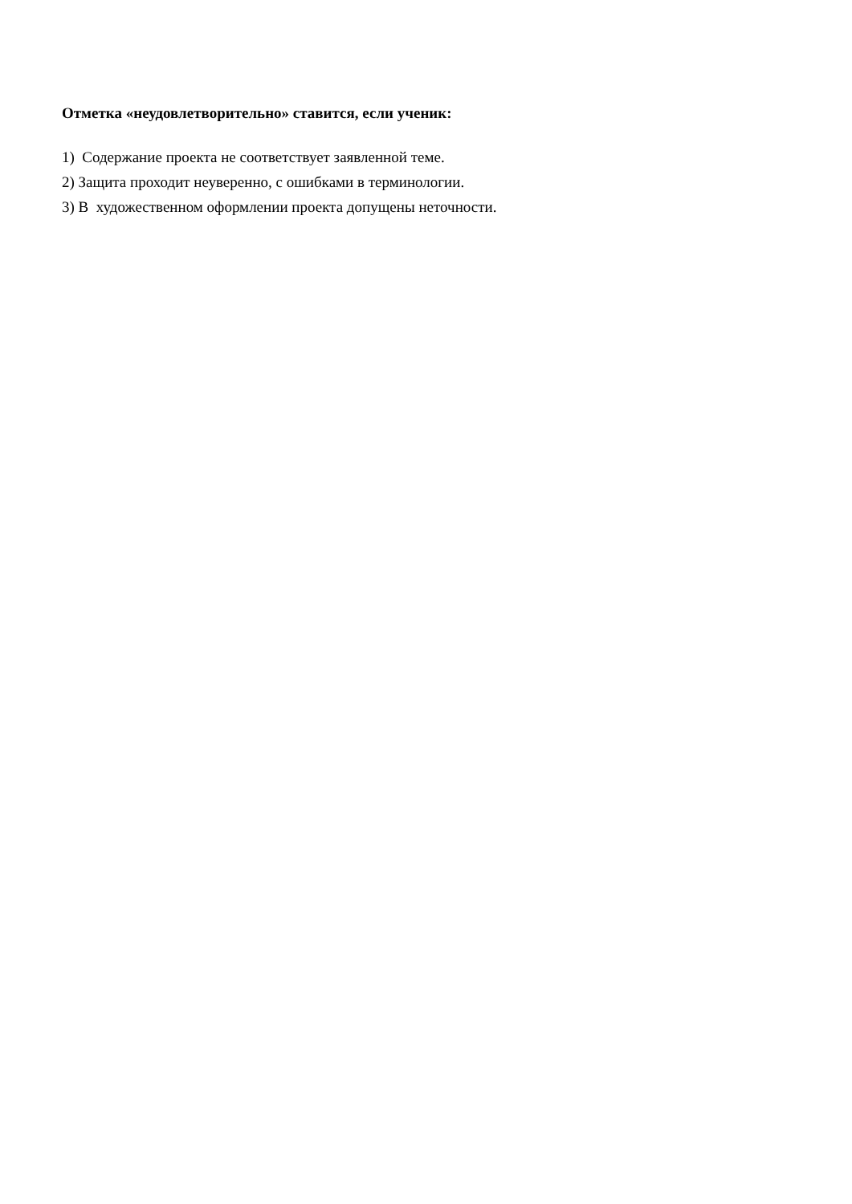Отметка «неудовлетворительно» ставится, если ученик:
1) Содержание проекта не соответствует заявленной теме.
2) Защита проходит неуверенно, с ошибками в терминологии.
3) В художественном оформлении проекта допущены неточности.